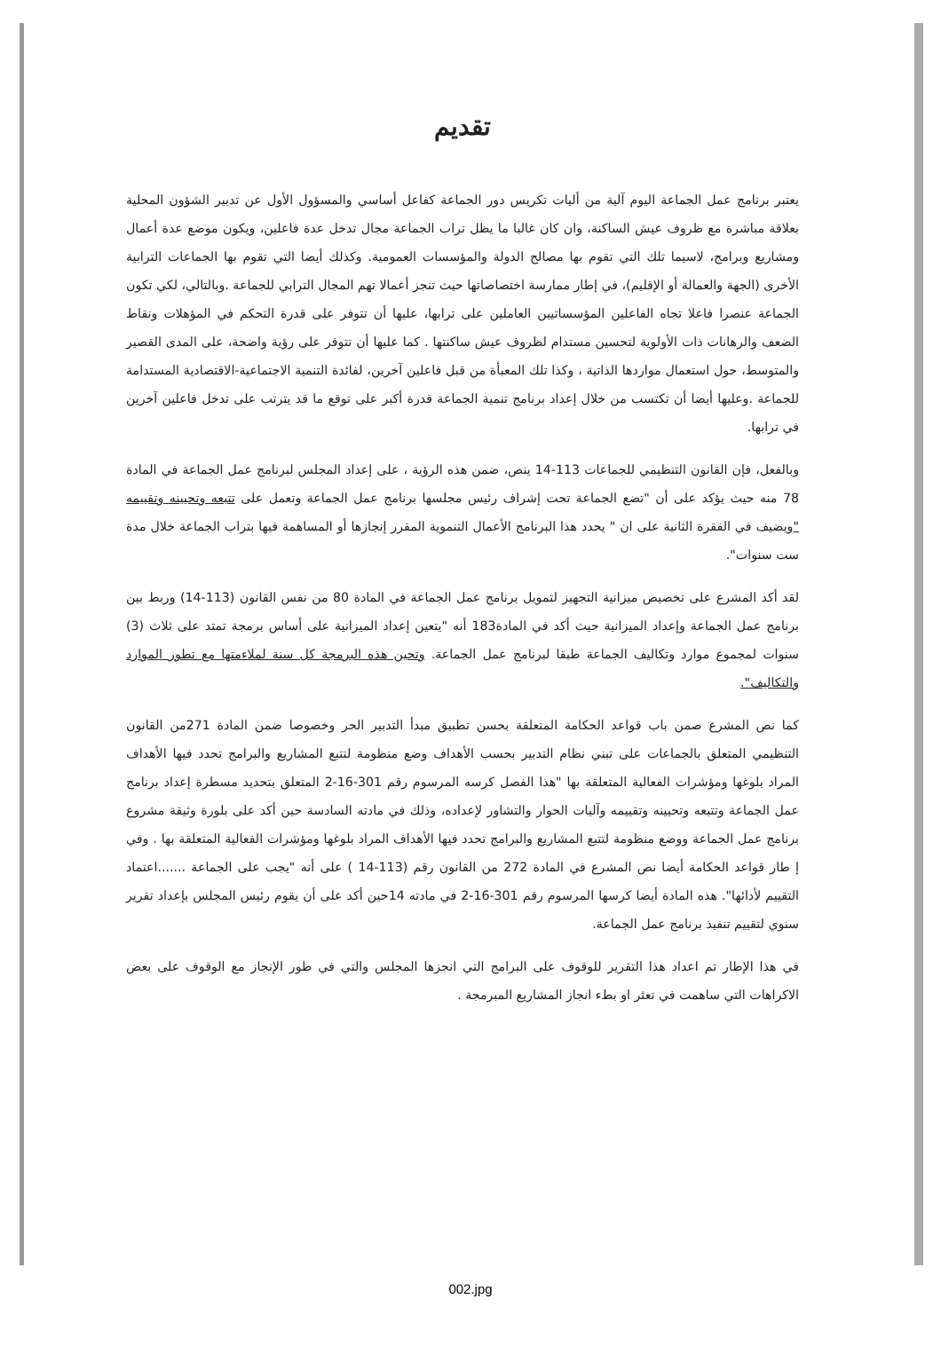تقديم
يعتبر برنامج عمل الجماعة اليوم آلية من أليات تكريس دور الجماعة كفاعل أساسي والمسؤول الأول عن تدبير الشؤون المحلية بعلاقة مباشرة مع ظروف عيش الساكنة، وان كان غالبا ما يظل تراب الجماعة مجال تدخل عدة فاعلين، ويكون موضع عدة أعمال ومشاريع وبرامج، لاسيما تلك التي تقوم بها مصالح الدولة والمؤسسات العمومية. وكذلك أيضا التي تقوم بها الجماعات الترابية الأخرى (الجهة والعمالة أو الإقليم)، في إطار ممارسة اختصاصاتها حيث تنجز أعمالا تهم المجال الترابي للجماعة .وبالتالي، لكي تكون الجماعة عنصرا فاعلا تجاه الفاعلين المؤسساتيين العاملين على ترابها، عليها أن تتوفر على قدرة التحكم في المؤهلات ونقاط الضعف والرهانات ذات الأولوية لتحسين مستدام لظروف عيش ساكنتها . كما عليها أن تتوفر على رؤية واضحة، على المدى القصير والمتوسط، حول استعمال مواردها الذاتية ، وكذا تلك المعبأة من قبل فاعلين آخرين، لفائدة التنمية الاجتماعية-الاقتصادية المستدامة للجماعة .وعليها أيضا أن تكتسب من خلال إعداد برنامج تنمية الجماعة قدرة أكبر على توقع ما قد يترتب على تدخل فاعلين آخرين في ترابها.
وبالفعل، فإن القانون التنظيمي للجماعات 113-14 ينص، ضمن هذه الرؤية ، على إعداد المجلس لبرنامج عمل الجماعة في المادة 78 منه حيث يؤكد على أن "تضع الجماعة تحت إشراف رئيس مجلسها برنامج عمل الجماعة وتعمل على تتبعه وتحيينه وتقييمه "ويضيف في الفقرة الثانية على ان " يحدد هذا البرنامج الأعمال التنموية المقرر إنجازها أو المساهمة فيها بتراب الجماعة خلال مدة ست سنوات".
لقد أكد المشرع على تخصيص ميزانية التجهيز لتمويل برنامج عمل الجماعة في المادة 80 من نفس القانون (113-14) وربط بين برنامج عمل الجماعة وإعداد الميزانية حيث أكد في المادة183 أنه "يتعين إعداد الميزانية على أساس برمجة تمتد على ثلاث (3) سنوات لمجموع موارد وتكاليف الجماعة طبقا لبرنامج عمل الجماعة. وتحين هذه البرمجة كل سنة لملاءمتها مع تطور الموارد والتكاليف".
كما نص المشرع صمن باب قواعد الحكامة المتعلقة بحسن تطبيق مبدأ التدبير الحر وخصوصا ضمن المادة 271من القانون التنظيمي المتعلق بالجماعات على تبني نظام التدبير بحسب الأهداف وضع منظومة لتتبع المشاريع والبرامج تحدد فيها الأهداف المراد بلوغها ومؤشرات الفعالية المتعلقة بها "هذا الفصل كرسه المرسوم رقم 301-16-2 المتعلق بتحديد مسطرة إعداد برنامج عمل الجماعة وتتبعه وتحيينه وتقييمه وآليات الحوار والتشاور لإعداده، وذلك في مادته السادسة حين أكد على بلورة وثيقة مشروع برنامج عمل الجماعة ووضع منظومة لتتبع المشاريع والبرامج تحدد فيها الأهداف المراد بلوغها ومؤشرات الفعالية المتعلقة بها . وفي إ طار قواعد الحكامة أيضا نص المشرع في المادة 272 من القانون رقم (113-14 ) على أنه "يجب على الجماعة .......اعتماد التقييم لأدائها". هذه المادة أيضا كرسها المرسوم رقم 301-16-2 في مادته 14حين أكد على أن يقوم رئيس المجلس بإعداد تقرير سنوي لتقييم تنفيذ برنامج عمل الجماعة.
في هذا الإطار تم اعداد هذا التقرير للوقوف على البرامج التي انجزها المجلس والتي في طور الإنجاز مع الوقوف على بعض الاكراهات التي ساهمت في تعثر او بطء انجاز المشاريع المبرمجة .
002.jpg